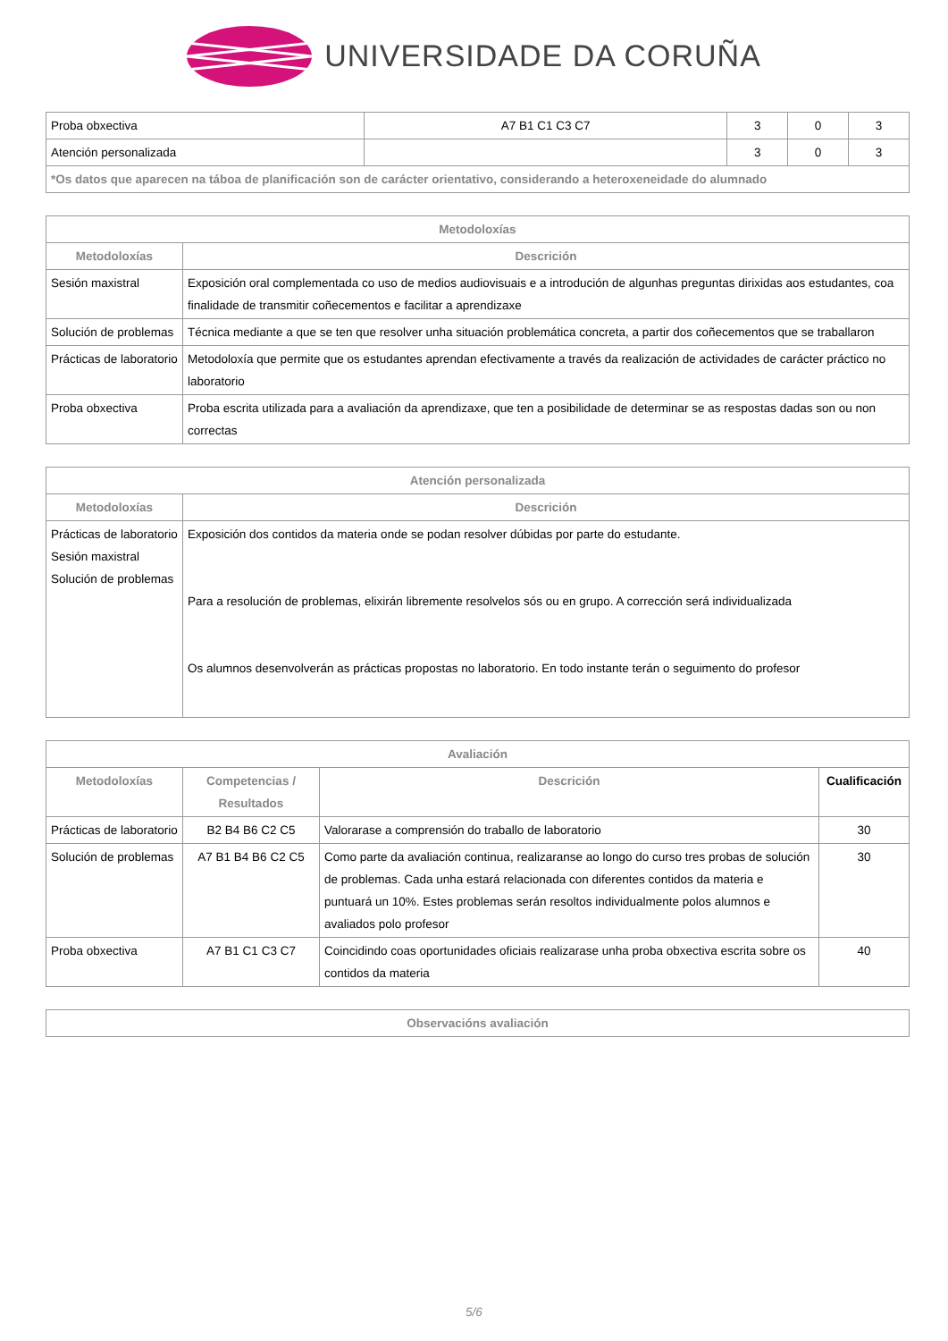UNIVERSIDADE DA CORUÑA
| Proba obxectiva | A7 B1 C1 C3 C7 | 3 | 0 | 3 |
| Atención personalizada | | 3 | 0 | 3 |
| *Os datos que aparecen na táboa de planificación son de carácter orientativo, considerando a heteroxeneidade do alumnado | | | | |
| Metodoloxías | |
| --- | --- |
| Metodoloxías | Descrición |
| Sesión maxistral | Exposición oral complementada co uso de medios audiovisuais e a introdución de algunhas preguntas dirixidas aos estudantes, coa finalidade de transmitir coñecementos e facilitar a aprendizaxe |
| Solución de problemas | Técnica mediante a que se ten que resolver unha situación problemática concreta, a partir dos coñecementos que se traballaron |
| Prácticas de laboratorio | Metodoloxía que permite que os estudantes aprendan efectivamente a través da realización de actividades de carácter práctico no laboratorio |
| Proba obxectiva | Proba escrita utilizada para a avaliación da aprendizaxe, que ten a posibilidade de determinar se as respostas dadas son ou non correctas |
| Atención personalizada | |
| --- | --- |
| Metodoloxías | Descrición |
| Prácticas de laboratorio Sesión maxistral Solución de problemas | Exposición dos contidos da materia onde se podan resolver dúbidas por parte do estudante. Para a resolución de problemas, elixirán libremente resolvelos sós ou en grupo. A corrección será individualizada Os alumnos desenvolverán as prácticas propostas no laboratorio. En todo instante terán o seguimento do profesor |
| Avaliación | | | |
| --- | --- | --- | --- |
| Metodoloxías | Competencias / Resultados | Descrición | Cualificación |
| Prácticas de laboratorio | B2 B4 B6 C2 C5 | Valorarase a comprensión do traballo de laboratorio | 30 |
| Solución de problemas | A7 B1 B4 B6 C2 C5 | Como parte da avaliación continua, realizaranse ao longo do curso tres probas de solución de problemas. Cada unha estará relacionada con diferentes contidos da materia e puntuará un 10%. Estes problemas serán resoltos individualmente polos alumnos e avaliados polo profesor | 30 |
| Proba obxectiva | A7 B1 C1 C3 C7 | Coincidindo coas oportunidades oficiais realizarase unha proba obxectiva escrita sobre os contidos da materia | 40 |
| Observacións avaliación |
| --- |
5/6